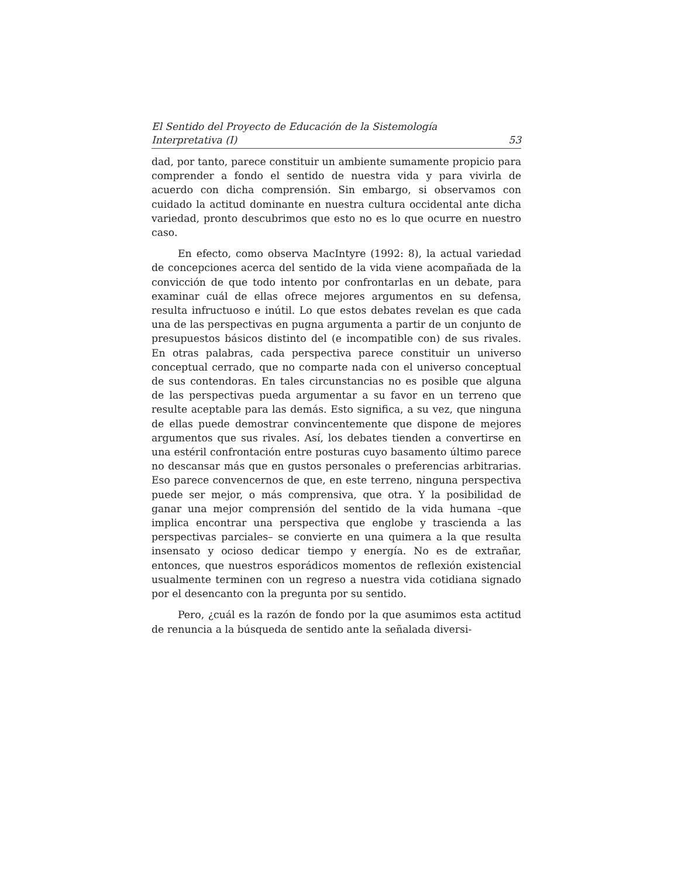El Sentido del Proyecto de Educación de la Sistemología
Interpretativa (I) 53
dad, por tanto, parece constituir un ambiente sumamente propicio para comprender a fondo el sentido de nuestra vida y para vivirla de acuerdo con dicha comprensión. Sin embargo, si observamos con cuidado la actitud dominante en nuestra cultura occidental ante dicha variedad, pronto descubrimos que esto no es lo que ocurre en nuestro caso.
En efecto, como observa MacIntyre (1992: 8), la actual variedad de concepciones acerca del sentido de la vida viene acompañada de la convicción de que todo intento por confrontarlas en un debate, para examinar cuál de ellas ofrece mejores argumentos en su defensa, resulta infructuoso e inútil. Lo que estos debates revelan es que cada una de las perspectivas en pugna argumenta a partir de un conjunto de presupuestos básicos distinto del (e incompatible con) de sus rivales. En otras palabras, cada perspectiva parece constituir un universo conceptual cerrado, que no comparte nada con el universo conceptual de sus contendoras. En tales circunstancias no es posible que alguna de las perspectivas pueda argumentar a su favor en un terreno que resulte aceptable para las demás. Esto significa, a su vez, que ninguna de ellas puede demostrar convincentemente que dispone de mejores argumentos que sus rivales. Así, los debates tienden a convertirse en una estéril confrontación entre posturas cuyo basamento último parece no descansar más que en gustos personales o preferencias arbitrarias. Eso parece convencernos de que, en este terreno, ninguna perspectiva puede ser mejor, o más comprensiva, que otra. Y la posibilidad de ganar una mejor comprensión del sentido de la vida humana –que implica encontrar una perspectiva que englobe y trascienda a las perspectivas parciales– se convierte en una quimera a la que resulta insensato y ocioso dedicar tiempo y energía. No es de extrañar, entonces, que nuestros esporádicos momentos de reflexión existencial usualmente terminen con un regreso a nuestra vida cotidiana signado por el desencanto con la pregunta por su sentido.
Pero, ¿cuál es la razón de fondo por la que asumimos esta actitud de renuncia a la búsqueda de sentido ante la señalada diversi-